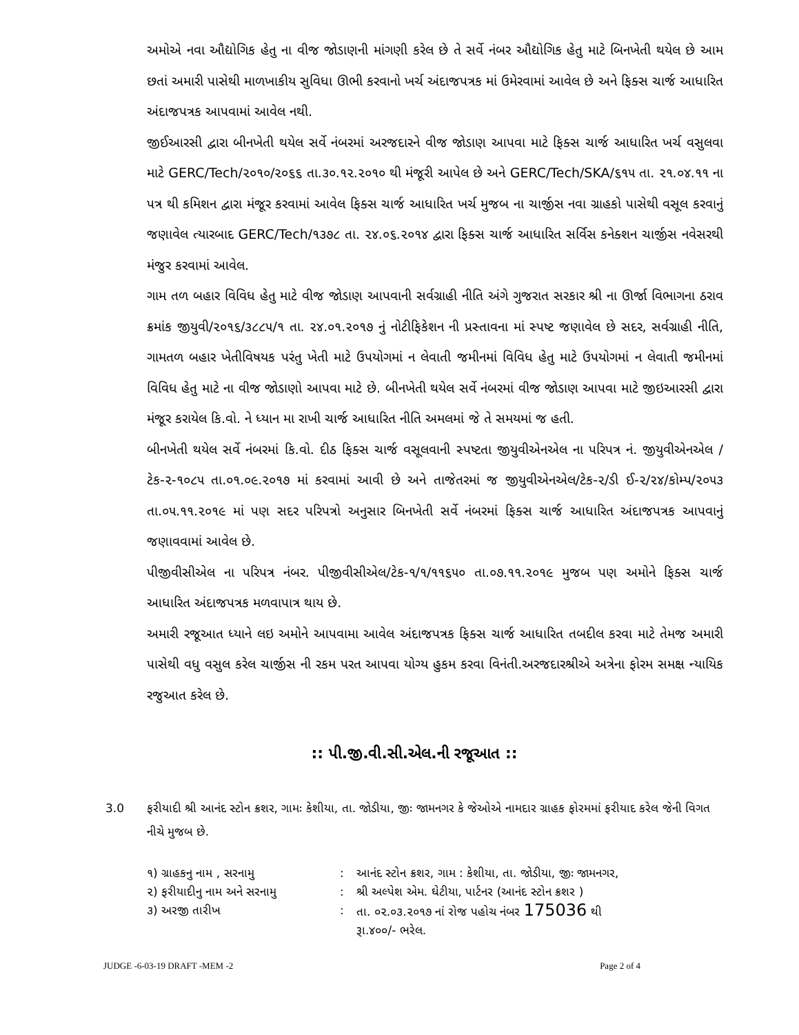અમોએ નવા ઔદ્યોગિક હેતુ ના વીજ જોડાણની માંગણી કરેલ છે તે સર્વે નંબર ઔદ્યોગિક હેતુ માટે બિનખેતી થયેલ છે આમ છતાં અમારી પાસેથી માળખાકીય સુવિધા ઊભી કરવાનો ખર્ચ અંદાજપત્રક માં ઉમેરવામાં આવેલ છે અને ફિક્સ ચાર્જ આધારિત અંદાજપત્રક આપવામાં આવેલ નથી.
જીઈઆરસી દ્વારા બીનખેતી થયેલ સર્વે નંબરમાં અરજદારને વીજ જોડાણ આપવા માટે ફિક્સ ચાર્જ આધારિત ખર્ચ વસુલવા માટે GERC/Tech/૨૦૧૦/૨૦૬૬ તા.૩૦.૧૨.૨૦૧૦ થી મંજૂરી આપેલ છે અને GERC/Tech/SKA/૬૧૫ તા. ૨૧.૦૪.૧૧ ના પત્ર થી કમિશન દ્વારા મંજૂર કરવામાં આવેલ ફિક્સ ચાર્જ આધારિત ખર્ચ મુજબ ના ચાર્જીસ નવા ગ્રાહકો પાસેથી વસૂલ કરવાનું જણાવેલ ત્યારબાદ GERC/Tech/૧૩૭૮ તા. ૨૪.૦૬.૨૦૧૪ દ્વારા ફિક્સ ચાર્જ આધારિત સર્વિસ કનેક્શન ચાર્જીસ નવેસરથી મંજુર કરવામાં આવેલ.
ગામ તળ બહાર વિવિધ હેતુ માટે વીજ જોડાણ આપવાની સર્વગ્રાહી નીતિ અંગે ગુજરાત સરકાર શ્રી ના ઊર્જા વિભાગના ઠરાવ ક્રમાંક જીયુવી/૨૦૧૬/૩૮૮૫/૧ તા. ૨૪.૦૧.૨૦૧૭ નું નોટીફિકેશન ની પ્રસ્તાવના માં સ્પષ્ટ જણાવેલ છે સદર, સર્વગ્રાહી નીતિ, ગામતળ બહાર ખેતીવિષયક પરંતુ ખેતી માટે ઉપયોગમાં ન લેવાતી જમીનમાં વિવિધ હેતુ માટે ઉપયોગમાં ન લેવાતી જમીનમાં વિવિધ હેતુ માટે ના વીજ જોડાણો આપવા માટે છે. બીનખેતી થયેલ સર્વે નંબરમાં વીજ જોડાણ આપવા માટે જીઇઆરસી દ્વારા મંજૂર કરાયેલ કિ.વો. ને ધ્યાન મા રાખી ચાર્જ આધારિત નીતિ અમલમાં જે તે સમયમાં જ હતી.
બીનખેતી થયેલ સર્વે નંબરમાં કિ.વો. દીઠ ફિક્સ ચાર્જ વસૂલવાની સ્પષ્ટતા જીયુવીએનએલ ના પરિપત્ર નં. જીયુવીએનએલ /ટેક-૨-૧૦૮૫ તા.૦૧.૦૯.૨૦૧૭ માં કરવામાં આવી છે અને તાજેતરમાં જ જીયુવીએનએલ/ટેક-૨/ડી ઈ-૨/૨૪/કોમ્પ/૨૦૫૩ તા.૦૫.૧૧.૨૦૧૯ માં પણ સદર પરિપત્રો અનુસાર બિનખેતી સર્વે નંબરમાં ફિક્સ ચાર્જ આધારિત અંદાજપત્રક આપવાનું જણાવવામાં આવેલ છે.
પીજીવીસીએલ ના પરિપત્ર નંબર. પીજીવીસીએલ/ટેક-૧/૧/૧૧૬૫૦ તા.૦૭.૧૧.૨૦૧૯ મુજબ પણ અમોને ફિક્સ ચાર્જ આધારિત અંદાજપત્રક મળવાપાત્ર થાય છે.
અમારી રજૂઆત ધ્યાને લઇ અમોને આપવામા આવેલ અંદાજપત્રક ફિક્સ ચાર્જ આધારિત તબદીલ કરવા માટે તેમજ અમારી પાસેથી વધુ વસુલ કરેલ ચાર્જીસ ની રકમ પરત આપવા યોગ્ય હુકમ કરવા વિનંતી.અરજદારશ્રીએ અત્રેના ફોરમ સમક્ષ ન્યાયિક રજુઆત કરેલ છે.
:: પી.જી.વી.સી.એલ.ની રજૂઆત ::
3.0 ફરીયાદી શ્રી આનંદ સ્ટોન ક્રશર, ગામઃ કેશીયા, તા. જોડીયા, જીઃ જામનગર કે જેઓએ નામદાર ગ્રાહક ફોરમમાં ફરીયાદ કરેલ જેની વિગત નીચે મુજબ છે.
| ૧) ગ્રાહકનુ નામ , સરનામુ | : | આનંદ સ્ટોન ક્રશર, ગામ : કેશીયા, તા. જોડીયા, જીઃ જામનગર, |
| ૨) ફરીયાદીનુ નામ અને સરનામુ | : | શ્રી અલ્પેશ એમ. ઘેટીયા, પાર્ટનર (આનંદ સ્ટોન ક્રશર ) |
| ૩) અરજી તારીખ | : | તા. ૦૨.૦૩.૨૦૧૭ નાં રોજ પહોચ નંબર 175036 થી રૂા.૪૦૦/- ભરેલ. |
JUDGE -6-03-19 DRAFT -MEM -2 Page 2 of 4